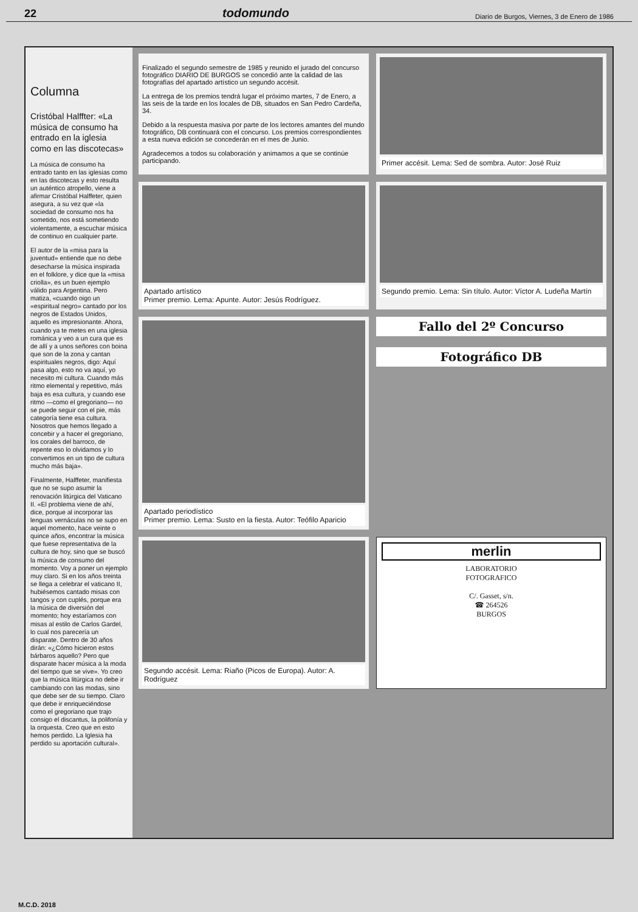22 todomundo Diario de Burgos, Viernes, 3 de Enero de 1986
Columna
Cristóbal Halffter: «La música de consumo ha entrado en la iglesia como en las discotecas»
La música de consumo ha entrado tanto en las iglesias como en las discotecas y esto resulta un auténtico atropello, viene a afirmar Cristóbal Halffeter, quien asegura, a su vez que «la sociedad de consumo nos ha sometido, nos está sometiendo violentamente, a escuchar música de continuo en cualquier parte.
El autor de la «misa para la juventud» entiende que no debe desecharse la música inspirada en el folklore, y dice que la «misa criolla», es un buen ejemplo válido para Argentina. Pero matiza, «cuando oigo un «espiritual negro» cantado por los negros de Estados Unidos, aquello es impresionante. Ahora, cuando ya te metes en una iglesia románica y veo a un cura que es de allí y a unos señores con boina que son de la zona y cantan espirituales negros, digo: Aquí pasa algo, esto no va aquí, yo necesito mi cultura. Cuando más ritmo elemental y repetitivo, más baja es esa cultura, y cuando ese ritmo —como el gregoriano— no se puede seguir con el pie, más categoría tiene esa cultura. Nosotros que hemos llegado a concebir y a hacer el gregoriano, los corales del barroco, de repente eso lo olvidamos y lo convertimos en un tipo de cultura mucho más baja».
Finalmente, Halffeter, manifiesta que no se supo asumir la renovación litúrgica del Vaticano II. «El problema viene de ahí, dice, porque al incorporar las lenguas vernáculas no se supo en aquel momento, hace veinte o quince años, encontrar la música que fuese representativa de la cultura de hoy, sino que se buscó la música de consumo del momento. Voy a poner un ejemplo muy claro. Si en los años treinta se llega a celebrar el vaticano II, hubiésemos cantado misas con tangos y con cuplés, porque era la música de diversión del momento; hoy estaríamos con misas al estilo de Carlos Gardel, lo cual nos parecería un disparate. Dentro de 30 años dirán: «¿Cómo hicieron estos bárbaros aquello? Pero que disparate hacer música a la moda del tiempo que se vive». Yo creo que la música litúrgica no debe ir cambiando con las modas, sino que debe ser de su tiempo. Claro que debe ir enriqueciéndose como el gregoriano que trajo consigo el discantus, la polifonía y la orquesta. Creo que en esto hemos perdido. La Iglesia ha perdido su aportación cultural».
Finalizado el segundo semestre de 1985 y reunido el jurado del concurso fotográfico DIARIO DE BURGOS se concedió ante la calidad de las fotografías del apartado artístico un segundo accésit.
La entrega de los premios tendrá lugar el próximo martes, 7 de Enero, a las seis de la tarde en los locales de DB, situados en San Pedro Cardeña, 34.
Debido a la respuesta masiva por parte de los lectores amantes del mundo fotográfico, DB continuará con el concurso. Los premios correspondientes a esta nueva edición se concederán en el mes de Junio.
Agradecemos a todos su colaboración y animamos a que se continúe participando.
Primer accésit. Lema: Sed de sombra. Autor: José Ruiz
Apartado artístico
Primer premio. Lema: Apunte. Autor: Jesús Rodríguez.
Segundo premio. Lema: Sin título. Autor: Víctor A. Ludeña Martín
Apartado periodístico
Primer premio. Lema: Susto en la fiesta. Autor: Teófilo Aparicio
Fallo del 2º Concurso
Fotográfico DB
Segundo accésit. Lema: Riaño (Picos de Europa). Autor: A. Rodríguez
merlin
LABORATORIO
FOTOGRAFICO
C/. Gasset, s/n.
☎ 264526
BURGOS
M.C.D. 2018